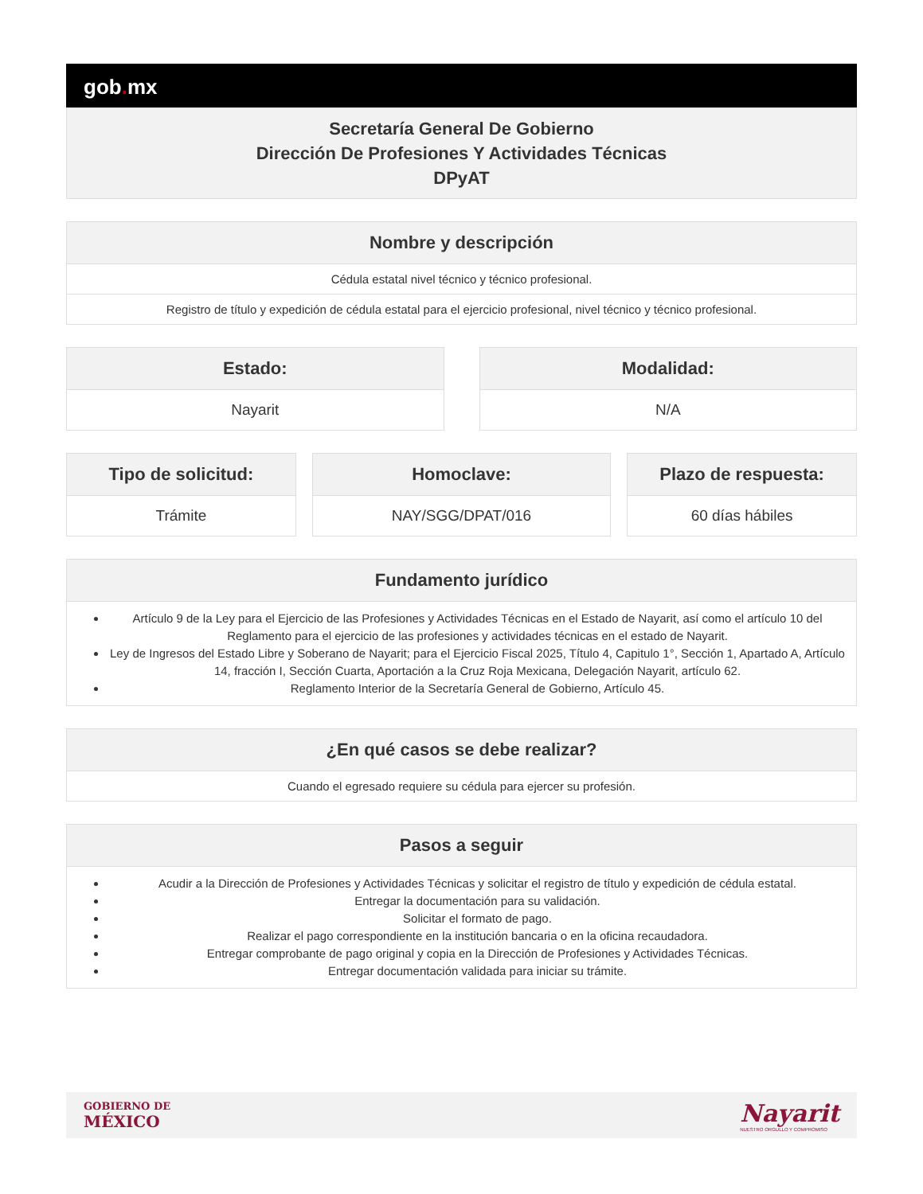gob. mx
Secretaría General De Gobierno
Dirección De Profesiones Y Actividades Técnicas
DPyAT
| Nombre y descripción |
| --- |
| Cédula estatal nivel técnico y técnico profesional. |
| Registro de título y expedición de cédula estatal para el ejercicio profesional, nivel técnico y técnico profesional. |
| Estado: |
| --- |
| Nayarit |
| Modalidad: |
| --- |
| N/A |
| Tipo de solicitud: |
| --- |
| Trámite |
| Homoclave: |
| --- |
| NAY/SGG/DPAT/016 |
| Plazo de respuesta: |
| --- |
| 60 días hábiles |
| Fundamento jurídico |
| --- |
| Artículo 9 de la Ley para el Ejercicio de las Profesiones y Actividades Técnicas en el Estado de Nayarit, así como el artículo 10 del Reglamento para el ejercicio de las profesiones y actividades técnicas en el estado de Nayarit. Ley de Ingresos del Estado Libre y Soberano de Nayarit; para el Ejercicio Fiscal 2025, Título 4, Capitulo 1°, Sección 1, Apartado A, Artículo 14, fracción I, Sección Cuarta, Aportación a la Cruz Roja Mexicana, Delegación Nayarit, artículo 62. Reglamento Interior de la Secretaría General de Gobierno, Artículo 45. |
| ¿En qué casos se debe realizar? |
| --- |
| Cuando el egresado requiere su cédula para ejercer su profesión. |
| Pasos a seguir |
| --- |
| Acudir a la Dirección de Profesiones y Actividades Técnicas y solicitar el registro de título y expedición de cédula estatal. Entregar la documentación para su validación. Solicitar el formato de pago. Realizar el pago correspondiente en la institución bancaria o en la oficina recaudadora. Entregar comprobante de pago original y copia en la Dirección de Profesiones y Actividades Técnicas. Entregar documentación validada para iniciar su trámite. |
GOBIERNO DE
MÉXICO
Nayarit
NUESTRO ORGULLO Y COMPROMISO